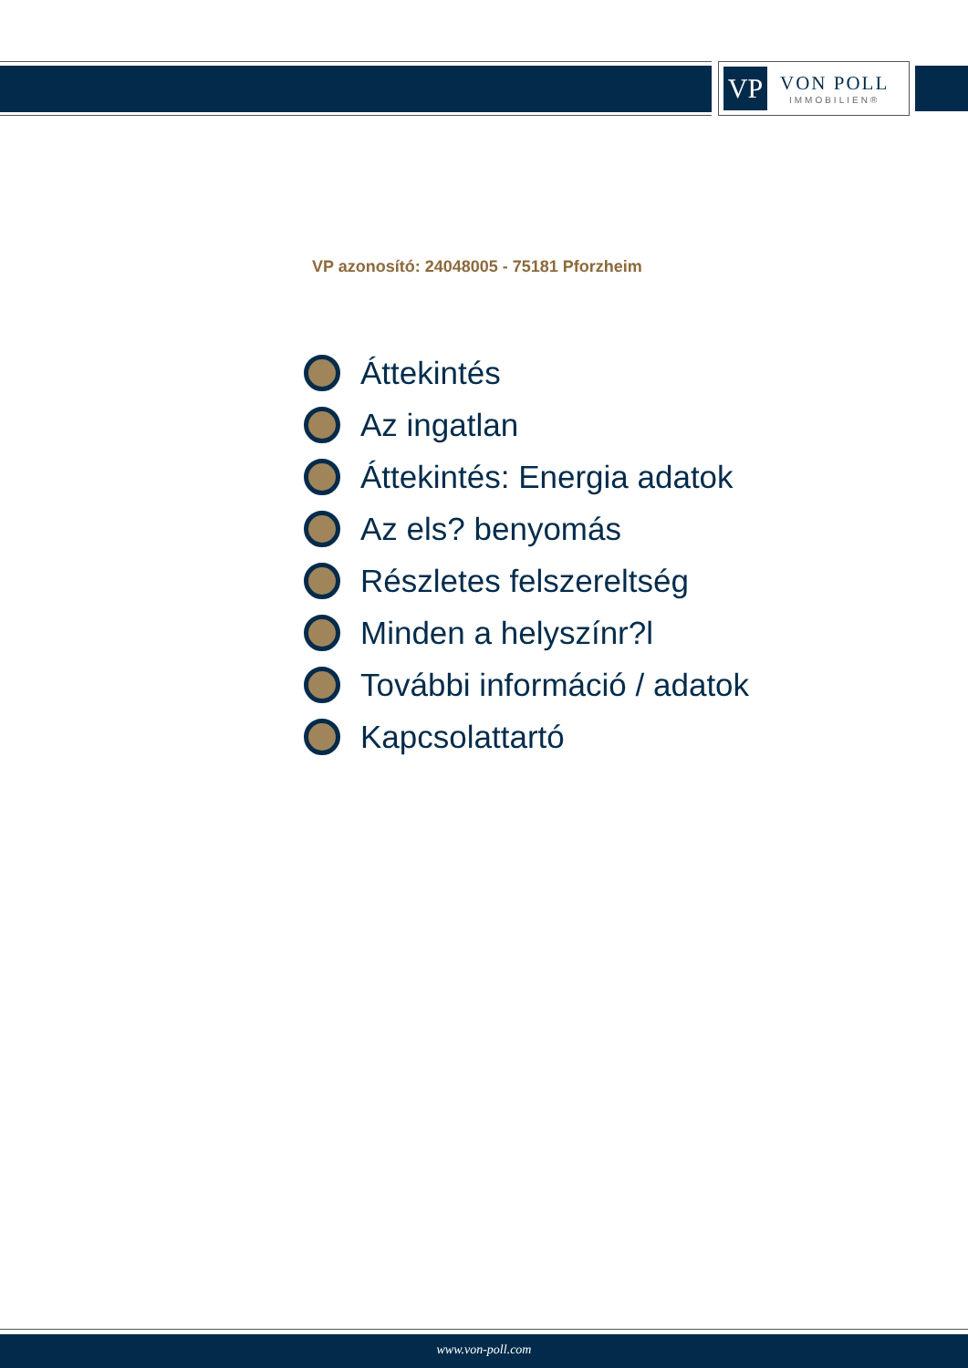VP
VON POLL
IMMOBILIEN®
VP azonosító: 24048005 - 75181 Pforzheim
Áttekintés
Az ingatlan
Áttekintés: Energia adatok
Az els? benyomás
Részletes felszereltség
Minden a helyszínr?l
További információ / adatok
Kapcsolattartó
www.von-poll.com